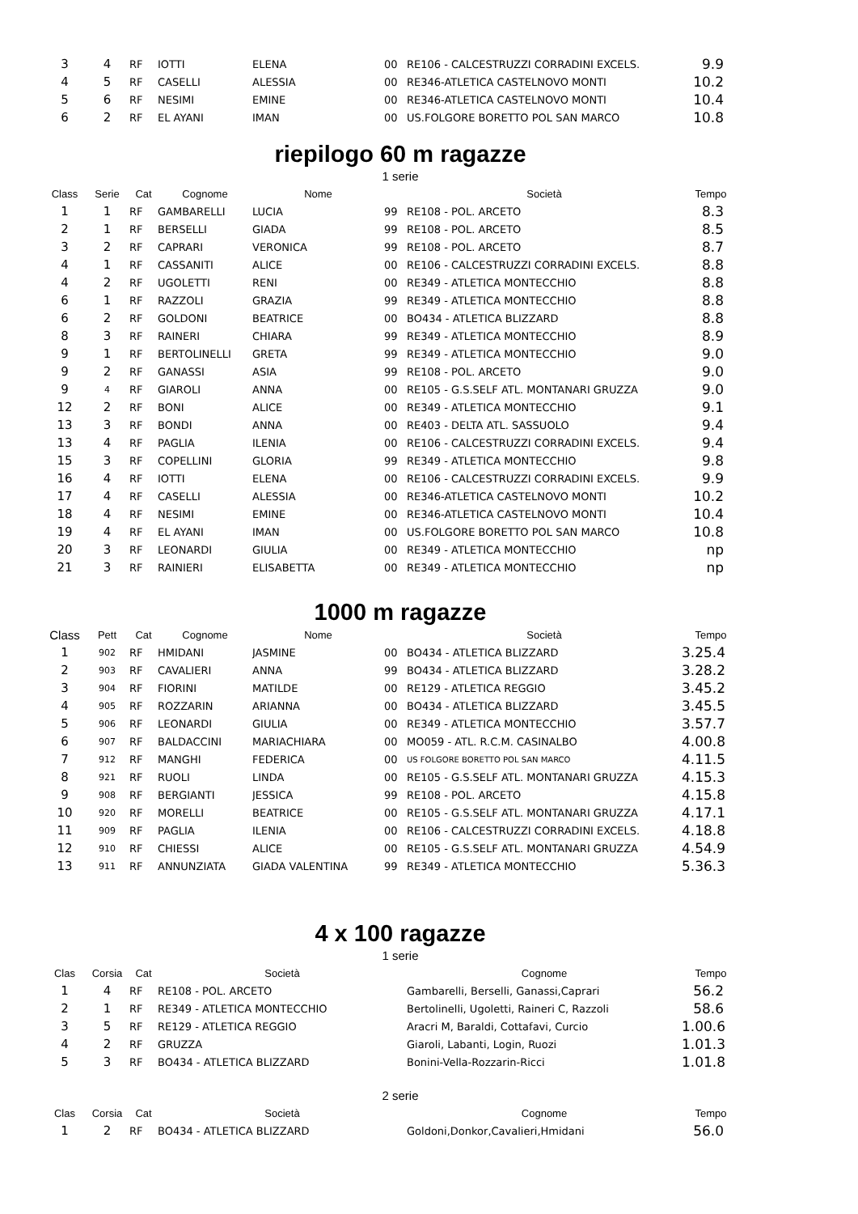| 3 | 4 | RF | IOTTI | ELENA | 00 | RE106 - CALCESTRUZZI CORRADINI EXCELS. | 9.9 |
| 4 | 5 | RF | CASELLI | ALESSIA | 00 | RE346-ATLETICA CASTELNOVO MONTI | 10.2 |
| 5 | 6 | RF | NESIMI | EMINE | 00 | RE346-ATLETICA CASTELNOVO MONTI | 10.4 |
| 6 | 2 | RF | EL AYANI | IMAN | 00 | US.FOLGORE BORETTO POL SAN MARCO | 10.8 |
riepilogo 60 m ragazze
1 serie
| Class | Serie | Cat | Cognome | Nome | | Società | Tempo |
| --- | --- | --- | --- | --- | --- | --- | --- |
| 1 | 1 | RF | GAMBARELLI | LUCIA | 99 | RE108 - POL. ARCETO | 8.3 |
| 2 | 1 | RF | BERSELLI | GIADA | 99 | RE108 - POL. ARCETO | 8.5 |
| 3 | 2 | RF | CAPRARI | VERONICA | 99 | RE108 - POL. ARCETO | 8.7 |
| 4 | 1 | RF | CASSANITI | ALICE | 00 | RE106 - CALCESTRUZZI CORRADINI EXCELS. | 8.8 |
| 4 | 2 | RF | UGOLETTI | RENI | 00 | RE349 - ATLETICA MONTECCHIO | 8.8 |
| 6 | 1 | RF | RAZZOLI | GRAZIA | 99 | RE349 - ATLETICA MONTECCHIO | 8.8 |
| 6 | 2 | RF | GOLDONI | BEATRICE | 00 | BO434 - ATLETICA BLIZZARD | 8.8 |
| 8 | 3 | RF | RAINERI | CHIARA | 99 | RE349 - ATLETICA MONTECCHIO | 8.9 |
| 9 | 1 | RF | BERTOLINELLI | GRETA | 99 | RE349 - ATLETICA MONTECCHIO | 9.0 |
| 9 | 2 | RF | GANASSI | ASIA | 99 | RE108 - POL. ARCETO | 9.0 |
| 9 | 4 | RF | GIAROLI | ANNA | 00 | RE105 - G.S.SELF ATL. MONTANARI GRUZZA | 9.0 |
| 12 | 2 | RF | BONI | ALICE | 00 | RE349 - ATLETICA MONTECCHIO | 9.1 |
| 13 | 3 | RF | BONDI | ANNA | 00 | RE403 - DELTA ATL. SASSUOLO | 9.4 |
| 13 | 4 | RF | PAGLIA | ILENIA | 00 | RE106 - CALCESTRUZZI CORRADINI EXCELS. | 9.4 |
| 15 | 3 | RF | COPELLINI | GLORIA | 99 | RE349 - ATLETICA MONTECCHIO | 9.8 |
| 16 | 4 | RF | IOTTI | ELENA | 00 | RE106 - CALCESTRUZZI CORRADINI EXCELS. | 9.9 |
| 17 | 4 | RF | CASELLI | ALESSIA | 00 | RE346-ATLETICA CASTELNOVO MONTI | 10.2 |
| 18 | 4 | RF | NESIMI | EMINE | 00 | RE346-ATLETICA CASTELNOVO MONTI | 10.4 |
| 19 | 4 | RF | EL AYANI | IMAN | 00 | US.FOLGORE BORETTO POL SAN MARCO | 10.8 |
| 20 | 3 | RF | LEONARDI | GIULIA | 00 | RE349 - ATLETICA MONTECCHIO | np |
| 21 | 3 | RF | RAINIERI | ELISABETTA | 00 | RE349 - ATLETICA MONTECCHIO | np |
1000 m ragazze
| Class | Pett | Cat | Cognome | Nome | | Società | Tempo |
| --- | --- | --- | --- | --- | --- | --- | --- |
| 1 | 902 | RF | HMIDANI | JASMINE | 00 | BO434 - ATLETICA BLIZZARD | 3.25.4 |
| 2 | 903 | RF | CAVALIERI | ANNA | 99 | BO434 - ATLETICA BLIZZARD | 3.28.2 |
| 3 | 904 | RF | FIORINI | MATILDE | 00 | RE129 - ATLETICA REGGIO | 3.45.2 |
| 4 | 905 | RF | ROZZARIN | ARIANNA | 00 | BO434 - ATLETICA BLIZZARD | 3.45.5 |
| 5 | 906 | RF | LEONARDI | GIULIA | 00 | RE349 - ATLETICA MONTECCHIO | 3.57.7 |
| 6 | 907 | RF | BALDACCINI | MARIACHIARA | 00 | MO059 - ATL. R.C.M. CASINALBO | 4.00.8 |
| 7 | 912 | RF | MANGHI | FEDERICA | 00 | US FOLGORE BORETTO POL SAN MARCO | 4.11.5 |
| 8 | 921 | RF | RUOLI | LINDA | 00 | RE105 - G.S.SELF ATL. MONTANARI GRUZZA | 4.15.3 |
| 9 | 908 | RF | BERGIANTI | JESSICA | 99 | RE108 - POL. ARCETO | 4.15.8 |
| 10 | 920 | RF | MORELLI | BEATRICE | 00 | RE105 - G.S.SELF ATL. MONTANARI GRUZZA | 4.17.1 |
| 11 | 909 | RF | PAGLIA | ILENIA | 00 | RE106 - CALCESTRUZZI CORRADINI EXCELS. | 4.18.8 |
| 12 | 910 | RF | CHIESSI | ALICE | 00 | RE105 - G.S.SELF ATL. MONTANARI GRUZZA | 4.54.9 |
| 13 | 911 | RF | ANNUNZIATA | GIADA VALENTINA | 99 | RE349 - ATLETICA MONTECCHIO | 5.36.3 |
4 x 100 ragazze
1 serie
| Clas | Corsia | Cat | Società | Cognome | Tempo |
| --- | --- | --- | --- | --- | --- |
| 1 | 4 | RF | RE108 - POL. ARCETO | Gambarelli, Berselli, Ganassi,Caprari | 56.2 |
| 2 | 1 | RF | RE349 - ATLETICA MONTECCHIO | Bertolinelli, Ugoletti, Raineri C, Razzoli | 58.6 |
| 3 | 5 | RF | RE129 - ATLETICA REGGIO | Aracri M, Baraldi, Cottafavi, Curcio | 1.00.6 |
| 4 | 2 | RF | GRUZZA | Giaroli, Labanti, Login, Ruozi | 1.01.3 |
| 5 | 3 | RF | BO434 - ATLETICA BLIZZARD | Bonini-Vella-Rozzarin-Ricci | 1.01.8 |
2 serie
| Clas | Corsia | Cat | Società | Cognome | Tempo |
| --- | --- | --- | --- | --- | --- |
| 1 | 2 | RF | BO434 - ATLETICA BLIZZARD | Goldoni,Donkor,Cavalieri,Hmidani | 56.0 |